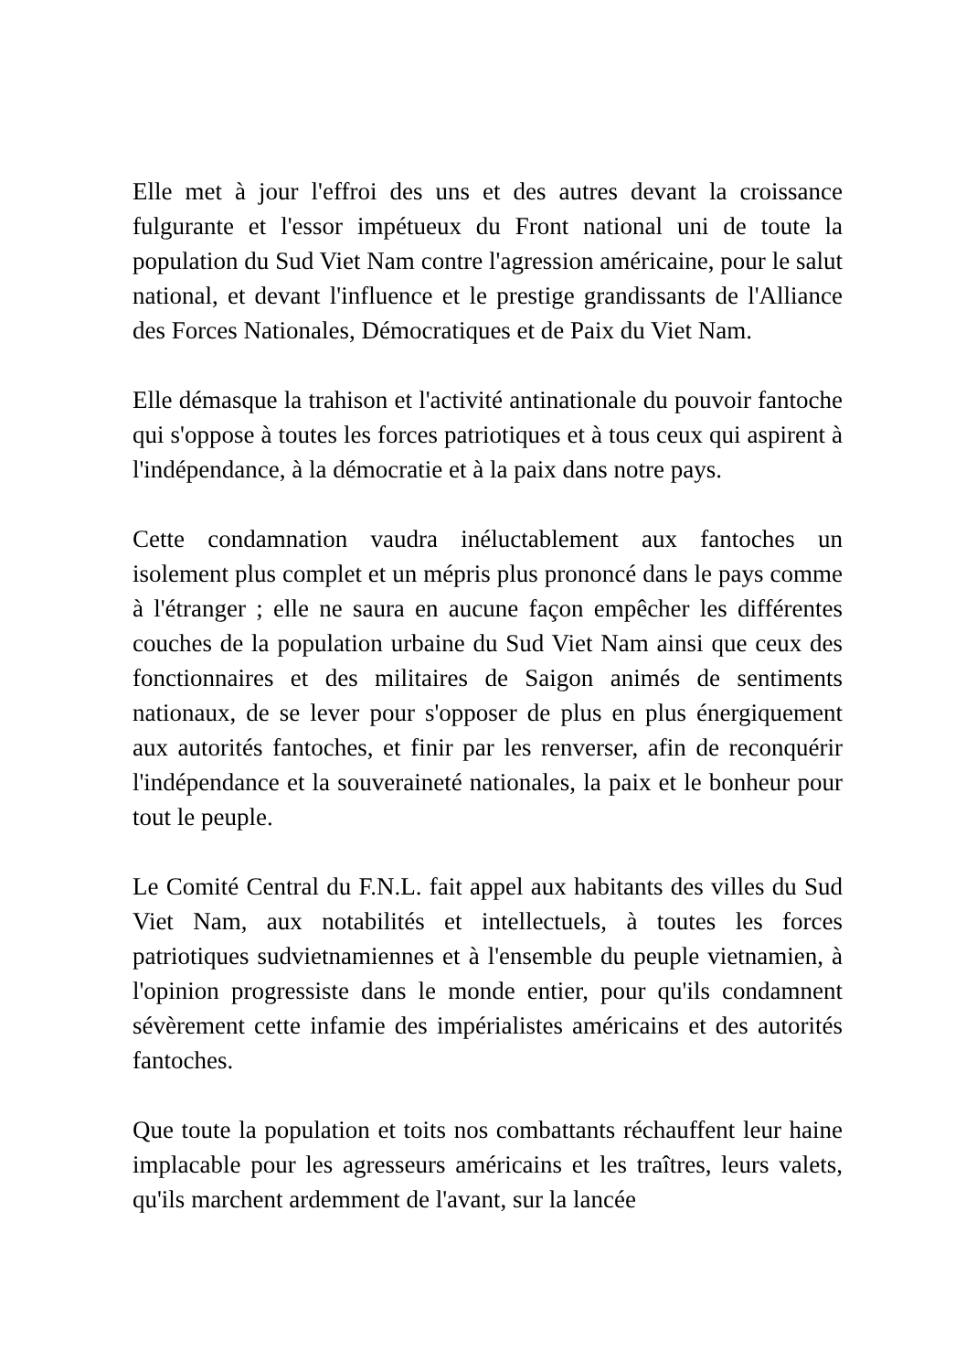Elle met à jour l'effroi des uns et des autres devant la croissance fulgurante et l'essor impétueux du Front national uni de toute la population du Sud Viet Nam contre l'agression américaine, pour le salut national, et devant l'influence et le prestige grandissants de l'Alliance des Forces Nationales, Démocratiques et de Paix du Viet Nam.
Elle démasque la trahison et l'activité antinationale du pouvoir fantoche qui s'oppose à toutes les forces patriotiques et à tous ceux qui aspirent à l'indépendance, à la démocratie et à la paix dans notre pays.
Cette condamnation vaudra inéluctablement aux fantoches un isolement plus complet et un mépris plus prononcé dans le pays comme à l'étranger ; elle ne saura en aucune façon empêcher les différentes couches de la population urbaine du Sud Viet Nam ainsi que ceux des fonctionnaires et des militaires de Saigon animés de sentiments nationaux, de se lever pour s'opposer de plus en plus énergiquement aux autorités fantoches, et finir par les renverser, afin de reconquérir l'indépendance et la souveraineté nationales, la paix et le bonheur pour tout le peuple.
Le Comité Central du F.N.L. fait appel aux habitants des villes du Sud Viet Nam, aux notabilités et intellectuels, à toutes les forces patriotiques sudvietnamiennes et à l'ensemble du peuple vietnamien, à l'opinion progressiste dans le monde entier, pour qu'ils condamnent sévèrement cette infamie des impérialistes américains et des autorités fantoches.
Que toute la population et toits nos combattants réchauffent leur haine implacable pour les agresseurs américains et les traîtres, leurs valets, qu'ils marchent ardemment de l'avant, sur la lancée